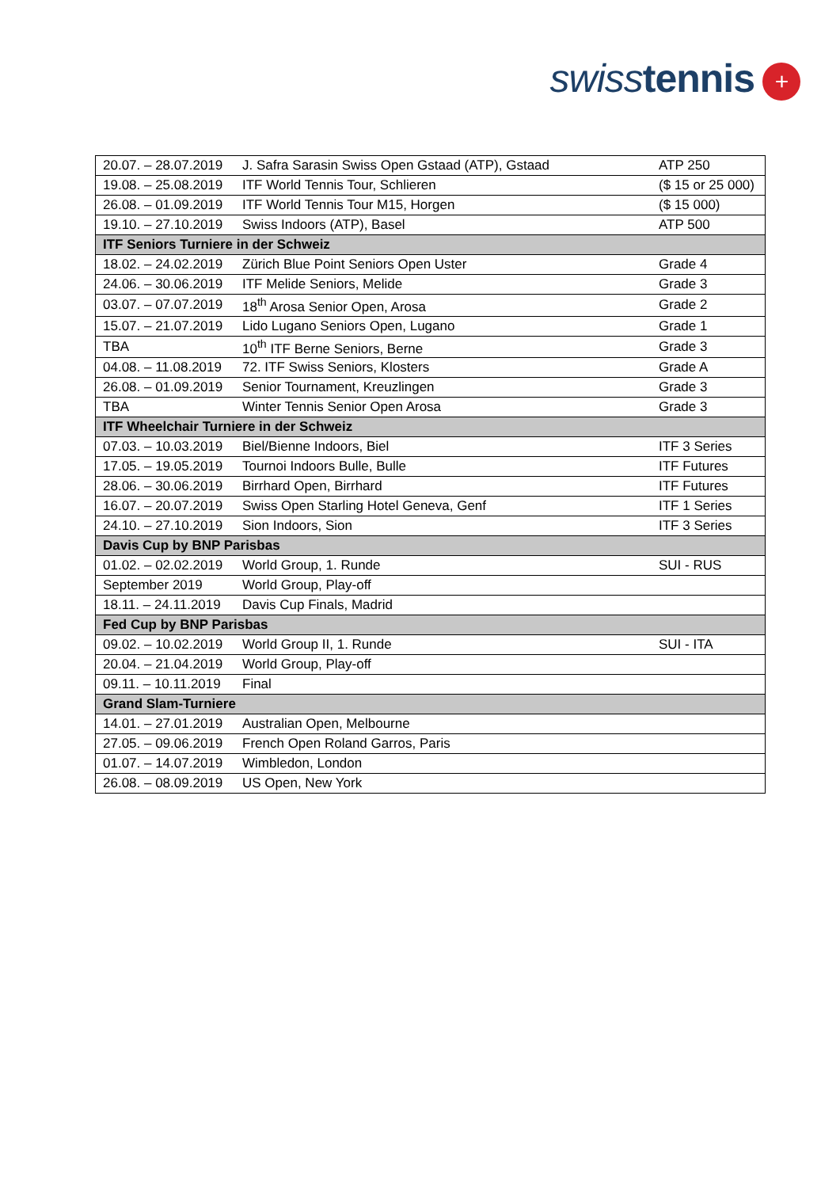swiss tennis +
| 20.07. – 28.07.2019 | J. Safra Sarasin Swiss Open Gstaad (ATP), Gstaad | ATP 250 |
| 19.08. – 25.08.2019 | ITF World Tennis Tour, Schlieren | ($ 15 or 25 000) |
| 26.08. – 01.09.2019 | ITF World Tennis Tour M15, Horgen | ($ 15 000) |
| 19.10. – 27.10.2019 | Swiss Indoors (ATP), Basel | ATP 500 |
| ITF Seniors Turniere in der Schweiz | | |
| 18.02. – 24.02.2019 | Zürich Blue Point Seniors Open Uster | Grade 4 |
| 24.06. – 30.06.2019 | ITF Melide Seniors, Melide | Grade 3 |
| 03.07. – 07.07.2019 | 18<sup>th</sup> Arosa Senior Open, Arosa | Grade 2 |
| 15.07. – 21.07.2019 | Lido Lugano Seniors Open, Lugano | Grade 1 |
| TBA | 10<sup>th</sup> ITF Berne Seniors, Berne | Grade 3 |
| 04.08. – 11.08.2019 | 72. ITF Swiss Seniors, Klosters | Grade A |
| 26.08. – 01.09.2019 | Senior Tournament, Kreuzlingen | Grade 3 |
| TBA | Winter Tennis Senior Open Arosa | Grade 3 |
| ITF Wheelchair Turniere in der Schweiz | | |
| 07.03. – 10.03.2019 | Biel/Bienne Indoors, Biel | ITF 3 Series |
| 17.05. – 19.05.2019 | Tournoi Indoors Bulle, Bulle | ITF Futures |
| 28.06. – 30.06.2019 | Birrhard Open, Birrhard | ITF Futures |
| 16.07. – 20.07.2019 | Swiss Open Starling Hotel Geneva, Genf | ITF 1 Series |
| 24.10. – 27.10.2019 | Sion Indoors, Sion | ITF 3 Series |
| Davis Cup by BNP Parisbas | | |
| 01.02. – 02.02.2019 | World Group, 1. Runde | SUI - RUS |
| September 2019 | World Group, Play-off | |
| 18.11. – 24.11.2019 | Davis Cup Finals, Madrid | |
| Fed Cup by BNP Parisbas | | |
| 09.02. – 10.02.2019 | World Group II, 1. Runde | SUI - ITA |
| 20.04. – 21.04.2019 | World Group, Play-off | |
| 09.11. – 10.11.2019 | Final | |
| Grand Slam-Turniere | | |
| 14.01. – 27.01.2019 | Australian Open, Melbourne | |
| 27.05. – 09.06.2019 | French Open Roland Garros, Paris | |
| 01.07. – 14.07.2019 | Wimbledon, London | |
| 26.08. – 08.09.2019 | US Open, New York | |